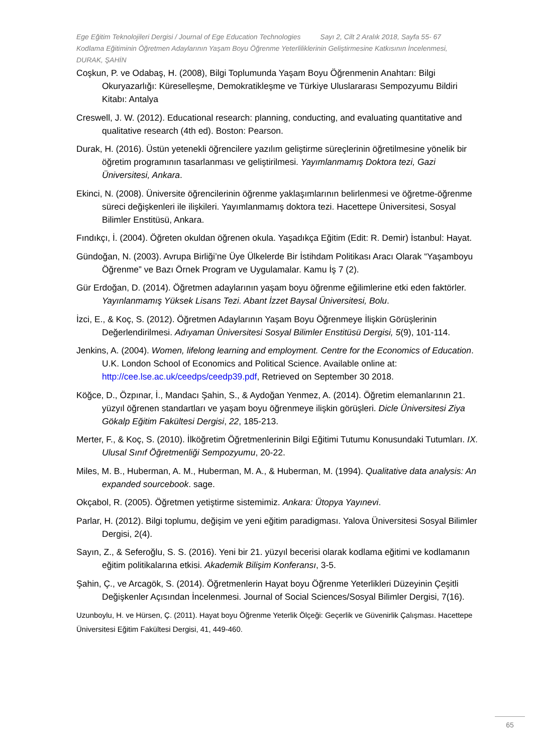Ege Eğitim Teknolojileri Dergisi / Journal of Ege Education Technologies Sayı 2, Cilt 2 Aralık 2018, Sayfa 55- 67
Kodlama Eğitiminin Öğretmen Adaylarının Yaşam Boyu Öğrenme Yeterliliklerinin Geliştirmesine Katkısının İncelenmesi, DURAK, ŞAHİN
Coşkun, P. ve Odabaş, H. (2008), Bilgi Toplumunda Yaşam Boyu Öğrenmenin Anahtarı: Bilgi Okuryazarlığı: Küreselleşme, Demokratikleşme ve Türkiye Uluslararası Sempozyumu Bildiri Kitabı: Antalya
Creswell, J. W. (2012). Educational research: planning, conducting, and evaluating quantitative and qualitative research (4th ed). Boston: Pearson.
Durak, H. (2016). Üstün yetenekli öğrencilere yazılım geliştirme süreçlerinin öğretilmesine yönelik bir öğretim programının tasarlanması ve geliştirilmesi. Yayımlanmamış Doktora tezi, Gazi Üniversitesi, Ankara.
Ekinci, N. (2008). Üniversite öğrencilerinin öğrenme yaklaşımlarının belirlenmesi ve öğretme-öğrenme süreci değişkenleri ile ilişkileri. Yayımlanmamış doktora tezi. Hacettepe Üniversitesi, Sosyal Bilimler Enstitüsü, Ankara.
Fındıkçı, İ. (2004). Öğreten okuldan öğrenen okula. Yaşadıkça Eğitim (Edit: R. Demir) İstanbul: Hayat.
Gündoğan, N. (2003). Avrupa Birliği’ne Üye Ülkelerde Bir İstihdam Politikası Aracı Olarak “Yaşamboyu Öğrenme” ve Bazı Örnek Program ve Uygulamalar. Kamu İş 7 (2).
Gür Erdoğan, D. (2014). Öğretmen adaylarının yaşam boyu öğrenme eğilimlerine etki eden faktörler. Yayınlanmamış Yüksek Lisans Tezi. Abant İzzet Baysal Üniversitesi, Bolu.
İzci, E., & Koç, S. (2012). Öğretmen Adaylarının Yaşam Boyu Öğrenmeye İlişkin Görüşlerinin Değerlendirilmesi. Adıyaman Üniversitesi Sosyal Bilimler Enstitüsü Dergisi, 5(9), 101-114.
Jenkins, A. (2004). Women, lifelong learning and employment. Centre for the Economics of Education. U.K. London School of Economics and Political Science. Available online at: http://cee.lse.ac.uk/ceedps/ceedp39.pdf, Retrieved on September 30 2018.
Köğce, D., Özpınar, İ., Mandacı Şahin, S., & Aydoğan Yenmez, A. (2014). Öğretim elemanlarının 21. yüzyıl öğrenen standartları ve yaşam boyu öğrenmeye ilişkin görüşleri. Dicle Üniversitesi Ziya Gökalp Eğitim Fakültesi Dergisi, 22, 185-213.
Merter, F., & Koç, S. (2010). İlköğretim Öğretmenlerinin Bilgi Eğitimi Tutumu Konusundaki Tutumları. IX. Ulusal Sınıf Öğretmenliği Sempozyumu, 20-22.
Miles, M. B., Huberman, A. M., Huberman, M. A., & Huberman, M. (1994). Qualitative data analysis: An expanded sourcebook. sage.
Okçabol, R. (2005). Öğretmen yetiştirme sistemimiz. Ankara: Ütopya Yayınevi.
Parlar, H. (2012). Bilgi toplumu, değişim ve yeni eğitim paradigması. Yalova Üniversitesi Sosyal Bilimler Dergisi, 2(4).
Sayın, Z., & Seferoğlu, S. S. (2016). Yeni bir 21. yüzyıl becerisi olarak kodlama eğitimi ve kodlamanın eğitim politikalarına etkisi. Akademik Bilişim Konferansı, 3-5.
Şahin, Ç., ve Arcagök, S. (2014). Öğretmenlerin Hayat boyu Öğrenme Yeterlikleri Düzeyinin Çeşitli Değişkenler Açısından İncelenmesi. Journal of Social Sciences/Sosyal Bilimler Dergisi, 7(16).
Uzunboylu, H. ve Hürsen, Ç. (2011). Hayat boyu Öğrenme Yeterlik Ölçeği: Geçerlik ve Güvenirlik Çalışması. Hacettepe Üniversitesi Eğitim Fakültesi Dergisi, 41, 449-460.
65